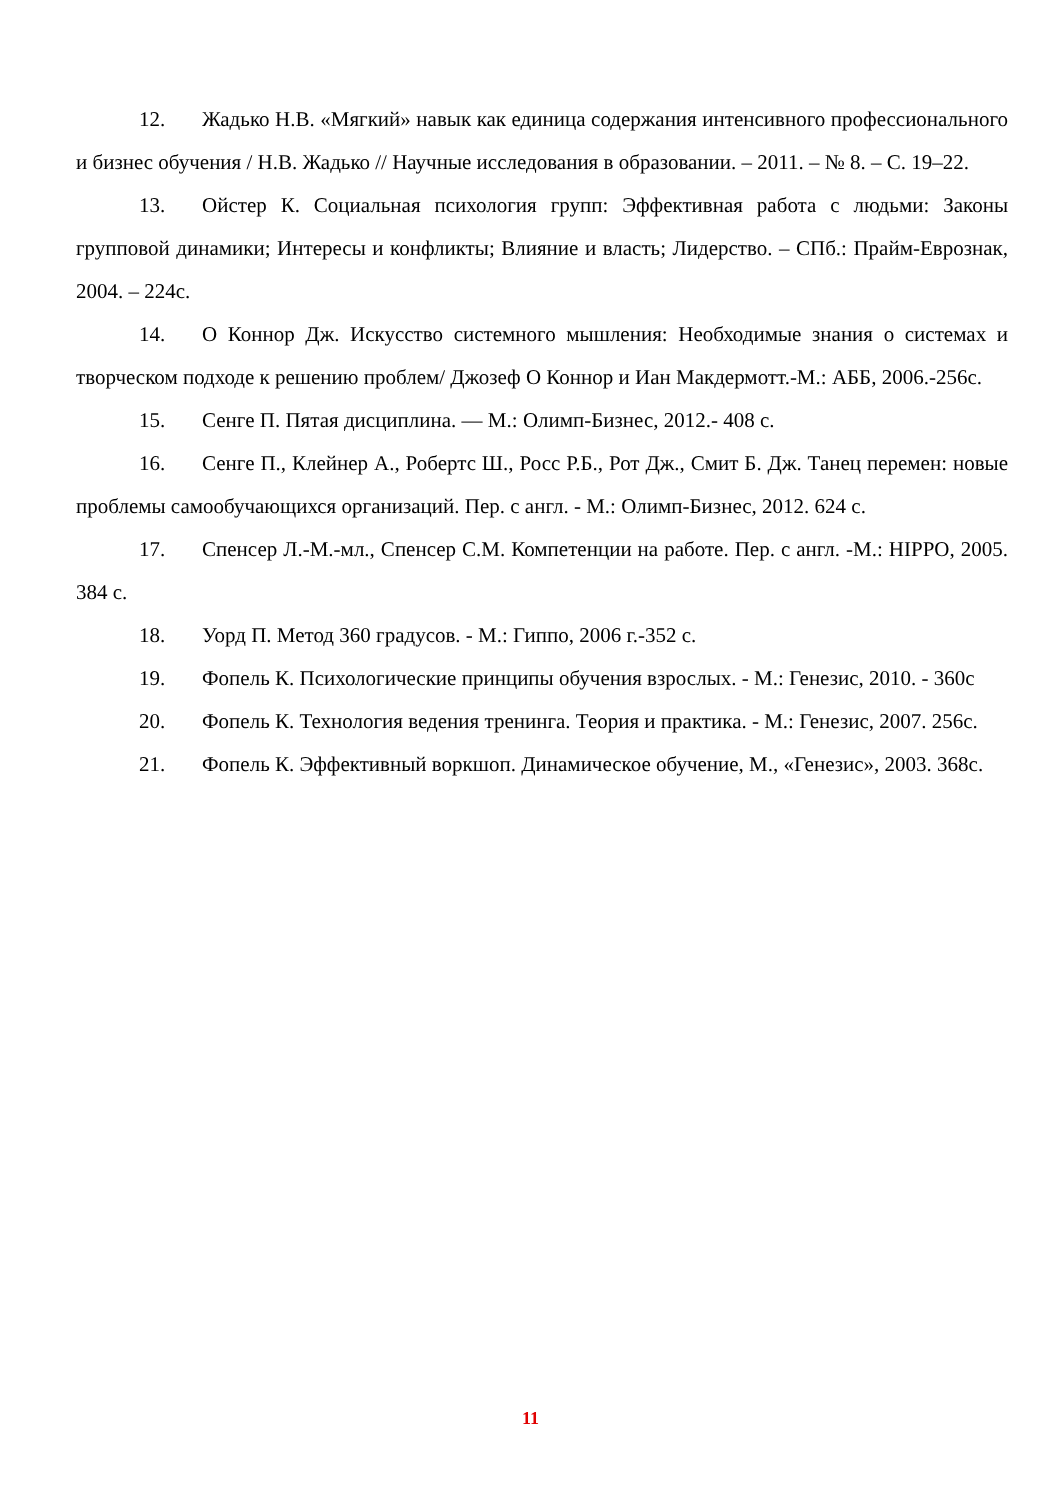12. Жадько Н.В. «Мягкий» навык как единица содержания интенсивного профессионального и бизнес обучения / Н.В. Жадько // Научные исследования в образовании. – 2011. – № 8. – С. 19–22.
13. Ойстер К. Социальная психология групп: Эффективная работа с людьми: Законы групповой динамики; Интересы и конфликты; Влияние и власть; Лидерство. – СПб.: Прайм-Еврознак, 2004. – 224с.
14. О Коннор Дж. Искусство системного мышления: Необходимые знания о системах и творческом подходе к решению проблем/ Джозеф О Коннор и Иан Макдермотт.-М.: АББ, 2006.-256с.
15. Сенге П. Пятая дисциплина. — М.: Олимп-Бизнес, 2012.- 408 с.
16. Сенге П., Клейнер А., Робертс Ш., Росс Р.Б., Рот Дж., Смит Б. Дж. Танец перемен: новые проблемы самообучающихся организаций. Пер. с англ. - М.: Олимп-Бизнес, 2012. 624 с.
17. Спенсер Л.-М.-мл., Спенсер С.М. Компетенции на работе. Пер. с англ. -М.: HIPPO, 2005. 384 с.
18. Уорд П. Метод 360 градусов. - М.: Гиппо, 2006 г.-352 с.
19. Фопель К. Психологические принципы обучения взрослых. - М.: Генезис, 2010. - 360с
20. Фопель К. Технология ведения тренинга. Теория и практика. - М.: Генезис, 2007. 256с.
21. Фопель К. Эффективный воркшоп. Динамическое обучение, М., «Генезис», 2003. 368с.
11